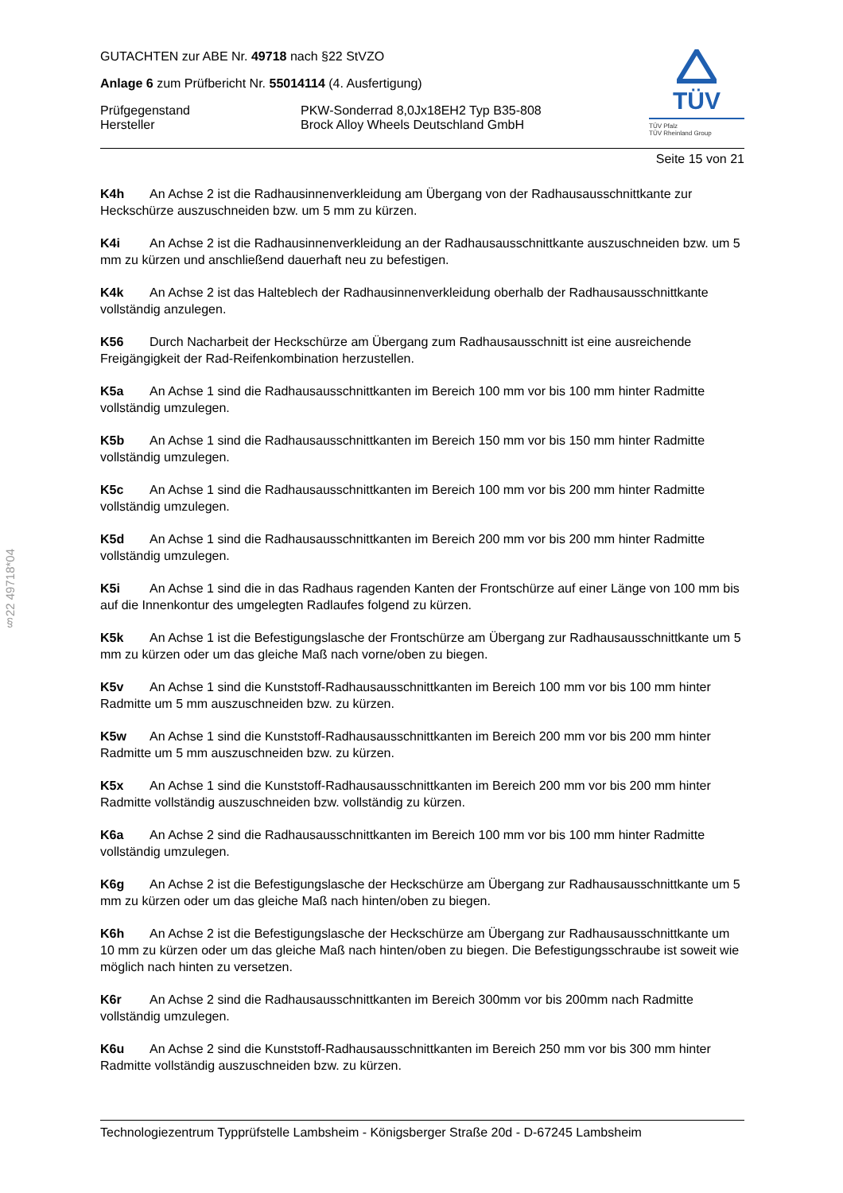§22 49718*04
TÜV
TÜV Pfalz
TÜV Rheinland Group
GUTACHTEN zur ABE Nr. 49718 nach §22 StVZO
Anlage 6 zum Prüfbericht Nr. 55014114 (4. Ausfertigung)
Prüfgegenstand PKW-Sonderrad 8,0Jx18EH2 Typ B35-808
Hersteller Brock Alloy Wheels Deutschland GmbH
Seite 15 von 21
K4h An Achse 2 ist die Radhausinnenverkleidung am Übergang von der Radhausausschnittkante zur Heckschürze auszuschneiden bzw. um 5 mm zu kürzen.
K4i An Achse 2 ist die Radhausinnenverkleidung an der Radhausausschnittkante auszuschneiden bzw. um 5 mm zu kürzen und anschließend dauerhaft neu zu befestigen.
K4k An Achse 2 ist das Halteblech der Radhausinnenverkleidung oberhalb der Radhausausschnittkante vollständig anzulegen.
K56 Durch Nacharbeit der Heckschürze am Übergang zum Radhausausschnitt ist eine ausreichende Freigängigkeit der Rad-Reifenkombination herzustellen.
K5a An Achse 1 sind die Radhausausschnittkanten im Bereich 100 mm vor bis 100 mm hinter Radmitte vollständig umzulegen.
K5b An Achse 1 sind die Radhausausschnittkanten im Bereich 150 mm vor bis 150 mm hinter Radmitte vollständig umzulegen.
K5c An Achse 1 sind die Radhausausschnittkanten im Bereich 100 mm vor bis 200 mm hinter Radmitte vollständig umzulegen.
K5d An Achse 1 sind die Radhausausschnittkanten im Bereich 200 mm vor bis 200 mm hinter Radmitte vollständig umzulegen.
K5i An Achse 1 sind die in das Radhaus ragenden Kanten der Frontschürze auf einer Länge von 100 mm bis auf die Innenkontur des umgelegten Radlaufes folgend zu kürzen.
K5k An Achse 1 ist die Befestigungslasche der Frontschürze am Übergang zur Radhausausschnittkante um 5 mm zu kürzen oder um das gleiche Maß nach vorne/oben zu biegen.
K5v An Achse 1 sind die Kunststoff-Radhausausschnittkanten im Bereich 100 mm vor bis 100 mm hinter Radmitte um 5 mm auszuschneiden bzw. zu kürzen.
K5w An Achse 1 sind die Kunststoff-Radhausausschnittkanten im Bereich 200 mm vor bis 200 mm hinter Radmitte um 5 mm auszuschneiden bzw. zu kürzen.
K5x An Achse 1 sind die Kunststoff-Radhausausschnittkanten im Bereich 200 mm vor bis 200 mm hinter Radmitte vollständig auszuschneiden bzw. vollständig zu kürzen.
K6a An Achse 2 sind die Radhausausschnittkanten im Bereich 100 mm vor bis 100 mm hinter Radmitte vollständig umzulegen.
K6g An Achse 2 ist die Befestigungslasche der Heckschürze am Übergang zur Radhausausschnittkante um 5 mm zu kürzen oder um das gleiche Maß nach hinten/oben zu biegen.
K6h An Achse 2 ist die Befestigungslasche der Heckschürze am Übergang zur Radhausausschnittkante um 10 mm zu kürzen oder um das gleiche Maß nach hinten/oben zu biegen. Die Befestigungsschraube ist soweit wie möglich nach hinten zu versetzen.
K6r An Achse 2 sind die Radhausausschnittkanten im Bereich 300mm vor bis 200mm nach Radmitte vollständig umzulegen.
K6u An Achse 2 sind die Kunststoff-Radhausausschnittkanten im Bereich 250 mm vor bis 300 mm hinter Radmitte vollständig auszuschneiden bzw. zu kürzen.
Technologiezentrum Typprüfstelle Lambsheim - Königsberger Straße 20d - D-67245 Lambsheim